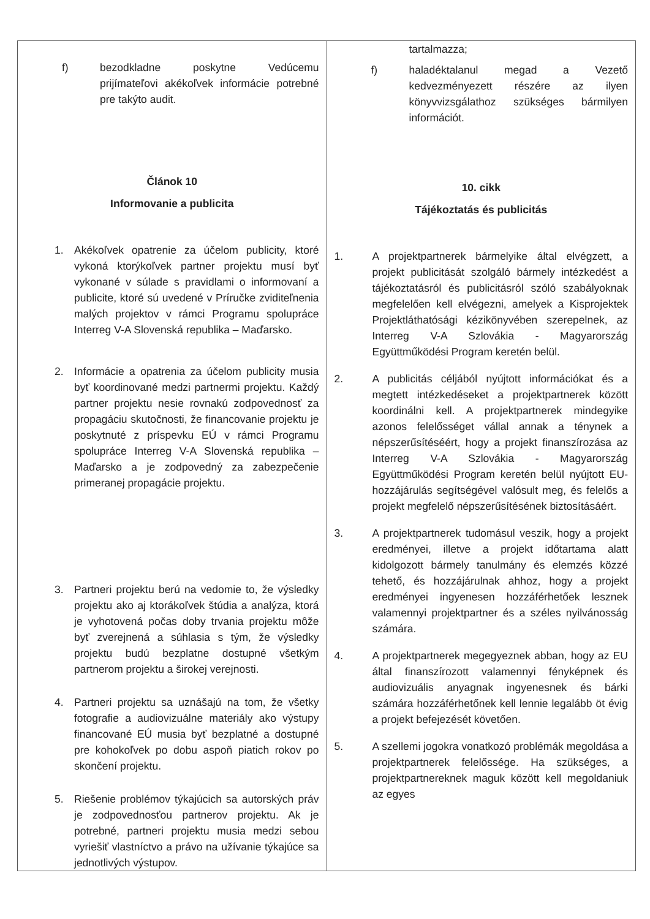| f) bezodkladne poskytne Vedúcemu prijímateľovi akékoľvek informácie potrebné pre takýto audit. Článok 10 Informovanie a publicita 1. Akékoľvek opatrenie za účelom publicity, ktoré vykoná ktorýkoľvek partner projektu musí byť vykonané v súlade s pravidlami o informovaní a publicite, ktoré sú uvedené v Príručke zviditeľnenia malých projektov v rámci Programu spolupráce Interreg V-A Slovenská republika – Maďarsko. 2. Informácie a opatrenia za účelom publicity musia byť koordinované medzi partnermi projektu. Každý partner projektu nesie rovnakú zodpovednosť za propagáciu skutočnosti, že financovanie projektu je poskytnuté z príspevku EÚ v rámci Programu spolupráce Interreg V-A Slovenská republika – Maďarsko a je zodpovedný za zabezpečenie primeranej propagácie projektu. 3. Partneri projektu berú na vedomie to, že výsledky projektu ako aj ktorákoľvek štúdia a analýza, ktorá je vyhotovená počas doby trvania projektu môže byť zverejnená a súhlasia s tým, že výsledky projektu budú bezplatne dostupné všetkým partnerom projektu a širokej verejnosti. 4. Partneri projektu sa uznášajú na tom, že všetky fotografie a audiovizuálne materiály ako výstupy financované EÚ musia byť bezplatné a dostupné pre kohokoľvek po dobu aspoň piatich rokov po skončení projektu. 5. Riešenie problémov týkajúcich sa autorských práv je zodpovednosťou partnerov projektu. Ak je potrebné, partneri projektu musia medzi sebou vyriešiť vlastníctvo a právo na užívanie týkajúce sa jednotlivých výstupov. | tartalmazza; f) haladéktalanul megad a Vezető kedvezményezett részére az ilyen könyvvizsgálathoz szükséges bármilyen információt. 10. cikk Tájékoztatás és publicitás 1. A projektpartnerek bármelyike által elvégzett, a projekt publicitását szolgáló bármely intézkedést a tájékoztatásról és publicitásról szóló szabályoknak megfelelően kell elvégezni, amelyek a Kisprojektek Projektláthatósági kézikönyvében szerepelnek, az Interreg V-A Szlovákia - Magyarország Együttműködési Program keretén belül. 2. A publicitás céljából nyújtott információkat és a megtett intézkedéseket a projektpartnerek között koordinálni kell. A projektpartnerek mindegyike azonos felelősséget vállal annak a ténynek a népszerűsítéséért, hogy a projekt finanszírozása az Interreg V-A Szlovákia - Magyarország Együttműködési Program keretén belül nyújtott EU-hozzájárulás segítségével valósult meg, és felelős a projekt megfelelő népszerűsítésének biztosításáért. 3. A projektpartnerek tudomásul veszik, hogy a projekt eredményei, illetve a projekt időtartama alatt kidolgozott bármely tanulmány és elemzés közzé tehető, és hozzájárulnak ahhoz, hogy a projekt eredményei ingyenesen hozzáférhetőek lesznek valamennyi projektpartner és a széles nyilvánosság számára. 4. A projektpartnerek megegyeznek abban, hogy az EU által finanszírozott valamennyi fényképnek és audiovizuális anyagnak ingyenesnek és bárki számára hozzáférhetőnek kell lennie legalább öt évig a projekt befejezését követően. 5. A szellemi jogokra vonatkozó problémák megoldása a projektpartnerek felelőssége. Ha szükséges, a projektpartnereknek maguk között kell megoldaniuk az egyes |